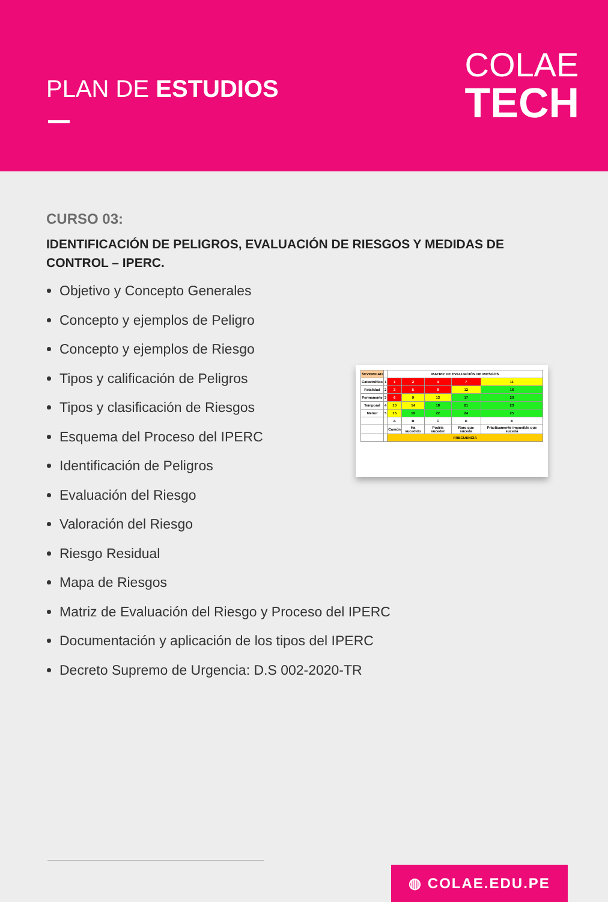PLAN DE ESTUDIOS
COLAE
TECH
CURSO 03:
IDENTIFICACIÓN DE PELIGROS, EVALUACIÓN DE RIESGOS Y MEDIDAS DE CONTROL – IPERC.
Objetivo y Concepto Generales
Concepto y ejemplos de Peligro
Concepto y ejemplos de Riesgo
Tipos y calificación de Peligros
Tipos y clasificación de Riesgos
Esquema del Proceso del IPERC
Identificación de Peligros
Evaluación del Riesgo
Valoración del Riesgo
Riesgo Residual
Mapa de Riesgos
Matriz de Evaluación del Riesgo y Proceso del IPERC
Documentación y aplicación de los tipos del IPERC
Decreto Supremo de Urgencia: D.S 002-2020-TR
| SEVERIDAD | | MATRIZ DE EVALUACIÓN DE RIESGOS | | | | |
| Catastrófico | 1 | 1 | 2 | 4 | 7 | 11 |
| Fatalidad | 2 | 3 | 5 | 8 | 12 | 16 |
| Permanente | 3 | 6 | 9 | 13 | 17 | 20 |
| Temporal | 4 | 10 | 14 | 18 | 21 | 23 |
| Menor | 5 | 15 | 19 | 22 | 24 | 25 |
| | | A | B | C | D | E |
| | | Común | Ha sucedido | Podría suceder | Raro que suceda | Prácticamente imposible que suceda |
| | | FRECUENCIA | | | | |
◍ COLAE.EDU.PE